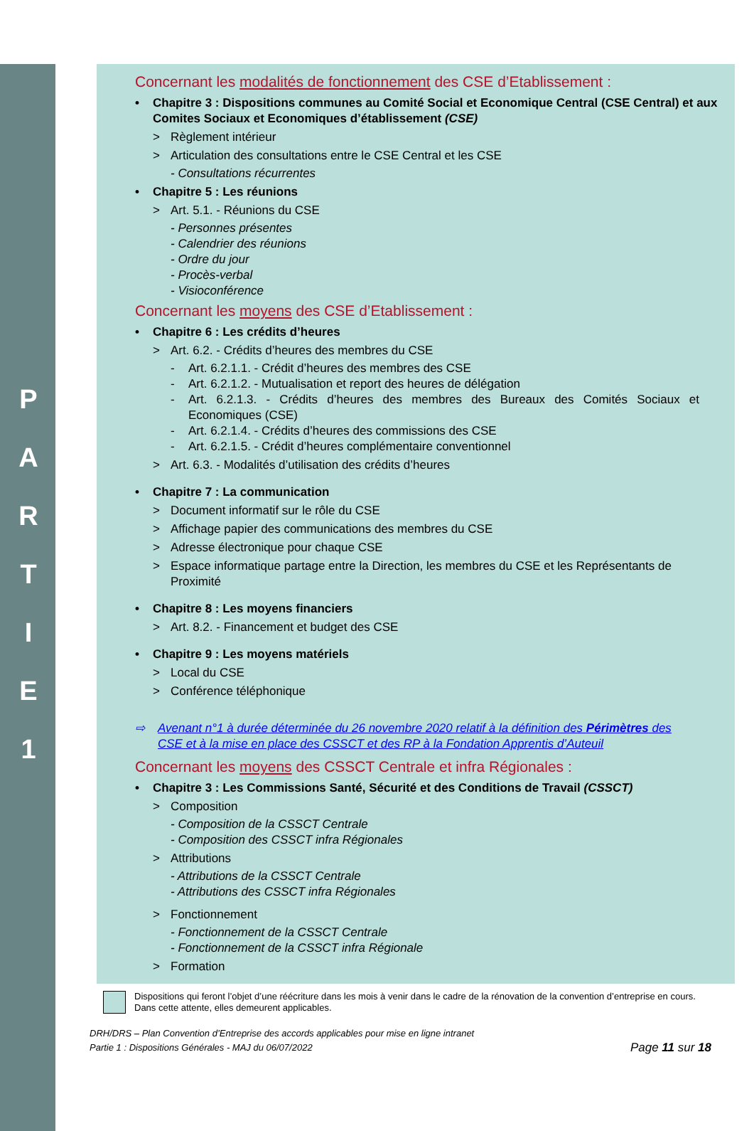P
A
R
T
I
E
1
Concernant les modalités de fonctionnement des CSE d’Etablissement :
• Chapitre 3 : Dispositions communes au Comité Social et Economique Central (CSE Central) et aux Comites Sociaux et Economiques d’établissement (CSE)
> Règlement intérieur
> Articulation des consultations entre le CSE Central et les CSE
- Consultations récurrentes
• Chapitre 5 : Les réunions
> Art. 5.1. - Réunions du CSE
- Personnes présentes
- Calendrier des réunions
- Ordre du jour
- Procès-verbal
- Visioconférence
Concernant les moyens des CSE d’Etablissement :
• Chapitre 6 : Les crédits d’heures
> Art. 6.2. - Crédits d’heures des membres du CSE
- Art. 6.2.1.1. - Crédit d’heures des membres des CSE
- Art. 6.2.1.2. - Mutualisation et report des heures de délégation
- Art. 6.2.1.3. - Crédits d’heures des membres des Bureaux des Comités Sociaux et Economiques (CSE)
- Art. 6.2.1.4. - Crédits d’heures des commissions des CSE
- Art. 6.2.1.5. - Crédit d’heures complémentaire conventionnel
> Art. 6.3. - Modalités d’utilisation des crédits d’heures
• Chapitre 7 : La communication
> Document informatif sur le rôle du CSE
> Affichage papier des communications des membres du CSE
> Adresse électronique pour chaque CSE
> Espace informatique partage entre la Direction, les membres du CSE et les Représentants de Proximité
• Chapitre 8 : Les moyens financiers
> Art. 8.2. - Financement et budget des CSE
• Chapitre 9 : Les moyens matériels
> Local du CSE
> Conférence téléphonique
⇨ Avenant n°1 à durée déterminée du 26 novembre 2020 relatif à la définition des Périmètres des CSE et à la mise en place des CSSCT et des RP à la Fondation Apprentis d’Auteuil
Concernant les moyens des CSSCT Centrale et infra Régionales :
• Chapitre 3 : Les Commissions Santé, Sécurité et des Conditions de Travail (CSSCT)
> Composition
- Composition de la CSSCT Centrale
- Composition des CSSCT infra Régionales
> Attributions
- Attributions de la CSSCT Centrale
- Attributions des CSSCT infra Régionales
> Fonctionnement
- Fonctionnement de la CSSCT Centrale
- Fonctionnement de la CSSCT infra Régionale
> Formation
Dispositions qui feront l’objet d’une réécriture dans les mois à venir dans le cadre de la rénovation de la convention d’entreprise en cours. Dans cette attente, elles demeurent applicables.
DRH/DRS – Plan Convention d’Entreprise des accords applicables pour mise en ligne intranet
Partie 1 : Dispositions Générales - MAJ du 06/07/2022
Page 11 sur 18